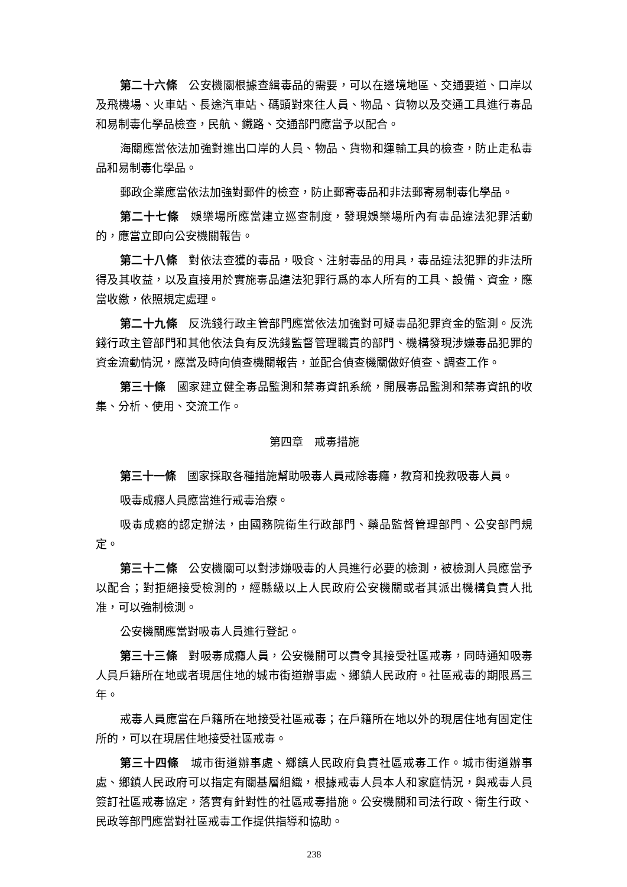第二十六條　公安機關根據查緝毒品的需要，可以在邊境地區、交通要道、口岸以及飛機場、火車站、長途汽車站、碼頭對來往人員、物品、貨物以及交通工具進行毒品和易制毒化學品檢查，民航、鐵路、交通部門應當予以配合。
海關應當依法加強對進出口岸的人員、物品、貨物和運輸工具的檢查，防止走私毒品和易制毒化學品。
郵政企業應當依法加強對郵件的檢查，防止郵寄毒品和非法郵寄易制毒化學品。
第二十七條　娛樂場所應當建立巡查制度，發現娛樂場所內有毒品違法犯罪活動的，應當立即向公安機關報告。
第二十八條　對依法查獲的毒品，吸食、注射毒品的用具，毒品違法犯罪的非法所得及其收益，以及直接用於實施毒品違法犯罪行爲的本人所有的工具、設備、資金，應當收繳，依照規定處理。
第二十九條　反洗錢行政主管部門應當依法加強對可疑毒品犯罪資金的監測。反洗錢行政主管部門和其他依法負有反洗錢監督管理職責的部門、機構發現涉嫌毒品犯罪的資金流動情況，應當及時向偵查機關報告，並配合偵查機關做好偵查、調查工作。
第三十條　國家建立健全毒品監測和禁毒資訊系統，開展毒品監測和禁毒資訊的收集、分析、使用、交流工作。
第四章　戒毒措施
第三十一條　國家採取各種措施幫助吸毒人員戒除毒癮，教育和挽救吸毒人員。
吸毒成癮人員應當進行戒毒治療。
吸毒成癮的認定辦法，由國務院衛生行政部門、藥品監督管理部門、公安部門規定。
第三十二條　公安機關可以對涉嫌吸毒的人員進行必要的檢測，被檢測人員應當予以配合；對拒絕接受檢測的，經縣級以上人民政府公安機關或者其派出機構負責人批准，可以強制檢測。
公安機關應當對吸毒人員進行登記。
第三十三條　對吸毒成癮人員，公安機關可以責令其接受社區戒毒，同時通知吸毒人員戶籍所在地或者現居住地的城市街道辦事處、鄉鎮人民政府。社區戒毒的期限爲三年。
戒毒人員應當在戶籍所在地接受社區戒毒；在戶籍所在地以外的現居住地有固定住所的，可以在現居住地接受社區戒毒。
第三十四條　城市街道辦事處、鄉鎮人民政府負責社區戒毒工作。城市街道辦事處、鄉鎮人民政府可以指定有關基層組織，根據戒毒人員本人和家庭情況，與戒毒人員簽訂社區戒毒協定，落實有針對性的社區戒毒措施。公安機關和司法行政、衛生行政、民政等部門應當對社區戒毒工作提供指導和協助。
238